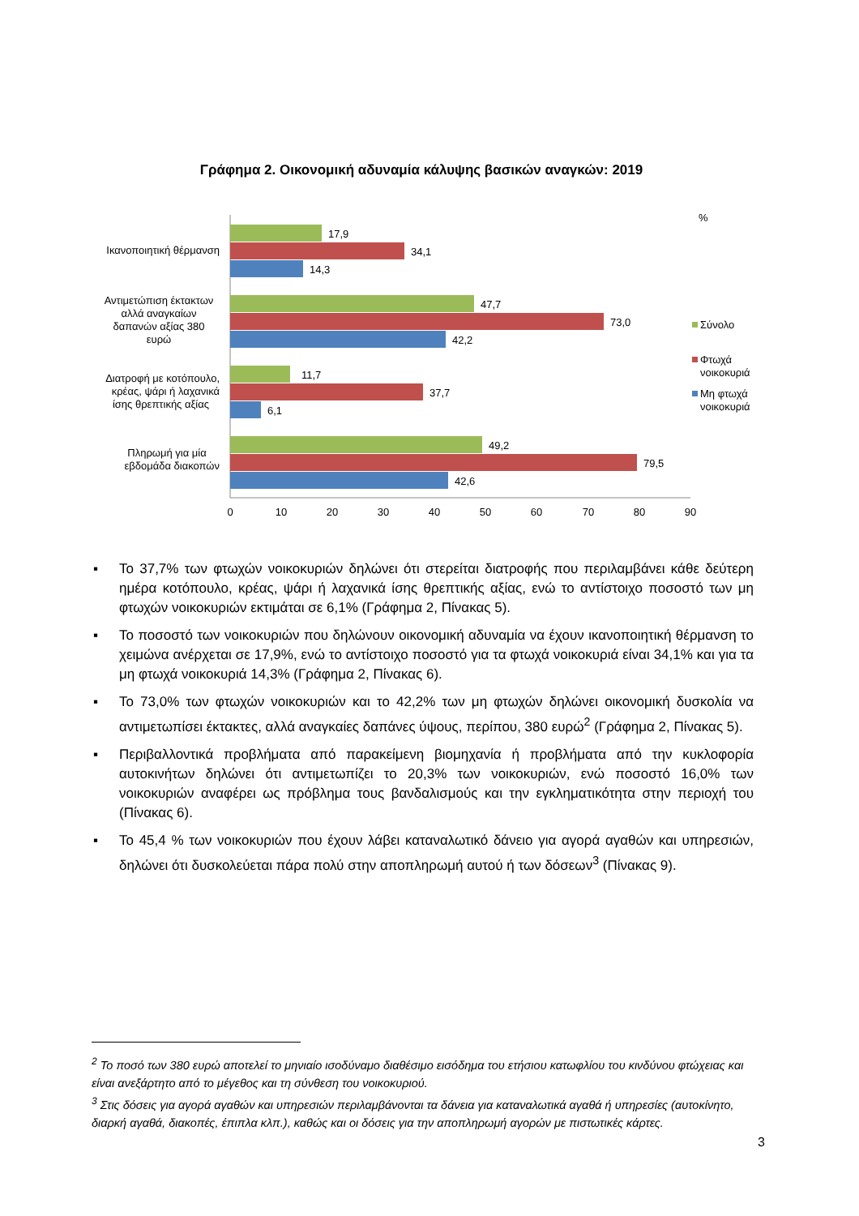Γράφημα 2. Οικονομική αδυναμία κάλυψης βασικών αναγκών: 2019
%
17,9
34,1
14,3
47,7
73,0
42,2
11,7
37,7
6,1
49,2
79,5
42,6
Ικανοποιητική θέρμανση
Αντιμετώπιση έκτακτων
αλλά αναγκαίων
δαπανών αξίας 380
ευρώ
Διατροφή με κοτόπουλο,
κρέας, ψάρι ή λαχανικά
ίσης θρεπτικής αξίας
Πληρωμή για μία
εβδομάδα διακοπών
0
10
20
30
40
50
60
70
80
90
Σύνολο
Φτωχά
νοικοκυριά
Μη φτωχά
νοικοκυριά
▪ Το 37,7% των φτωχών νοικοκυριών δηλώνει ότι στερείται διατροφής που περιλαμβάνει κάθε δεύτερη ημέρα κοτόπουλο, κρέας, ψάρι ή λαχανικά ίσης θρεπτικής αξίας, ενώ το αντίστοιχο ποσοστό των μη φτωχών νοικοκυριών εκτιμάται σε 6,1% (Γράφημα 2, Πίνακας 5).
▪ Το ποσοστό των νοικοκυριών που δηλώνουν οικονομική αδυναμία να έχουν ικανοποιητική θέρμανση το χειμώνα ανέρχεται σε 17,9%, ενώ το αντίστοιχο ποσοστό για τα φτωχά νοικοκυριά είναι 34,1% και για τα μη φτωχά νοικοκυριά 14,3% (Γράφημα 2, Πίνακας 6).
▪ Το 73,0% των φτωχών νοικοκυριών και το 42,2% των μη φτωχών δηλώνει οικονομική δυσκολία να αντιμετωπίσει έκτακτες, αλλά αναγκαίες δαπάνες ύψους, περίπου, 380 ευρώ<sup>2</sup> (Γράφημα 2, Πίνακας 5).
▪ Περιβαλλοντικά προβλήματα από παρακείμενη βιομηχανία ή προβλήματα από την κυκλοφορία αυτοκινήτων δηλώνει ότι αντιμετωπίζει το 20,3% των νοικοκυριών, ενώ ποσοστό 16,0% των νοικοκυριών αναφέρει ως πρόβλημα τους βανδαλισμούς και την εγκληματικότητα στην περιοχή του (Πίνακας 6).
▪ Το 45,4 % των νοικοκυριών που έχουν λάβει καταναλωτικό δάνειο για αγορά αγαθών και υπηρεσιών, δηλώνει ότι δυσκολεύεται πάρα πολύ στην αποπληρωμή αυτού ή των δόσεων<sup>3</sup> (Πίνακας 9).
<sup>2</sup> Το ποσό των 380 ευρώ αποτελεί το μηνιαίο ισοδύναμο διαθέσιμο εισόδημα του ετήσιου κατωφλίου του κινδύνου φτώχειας και είναι ανεξάρτητο από το μέγεθος και τη σύνθεση του νοικοκυριού.
<sup>3</sup> Στις δόσεις για αγορά αγαθών και υπηρεσιών περιλαμβάνονται τα δάνεια για καταναλωτικά αγαθά ή υπηρεσίες (αυτοκίνητο, διαρκή αγαθά, διακοπές, έπιπλα κλπ.), καθώς και οι δόσεις για την αποπληρωμή αγορών με πιστωτικές κάρτες.
3